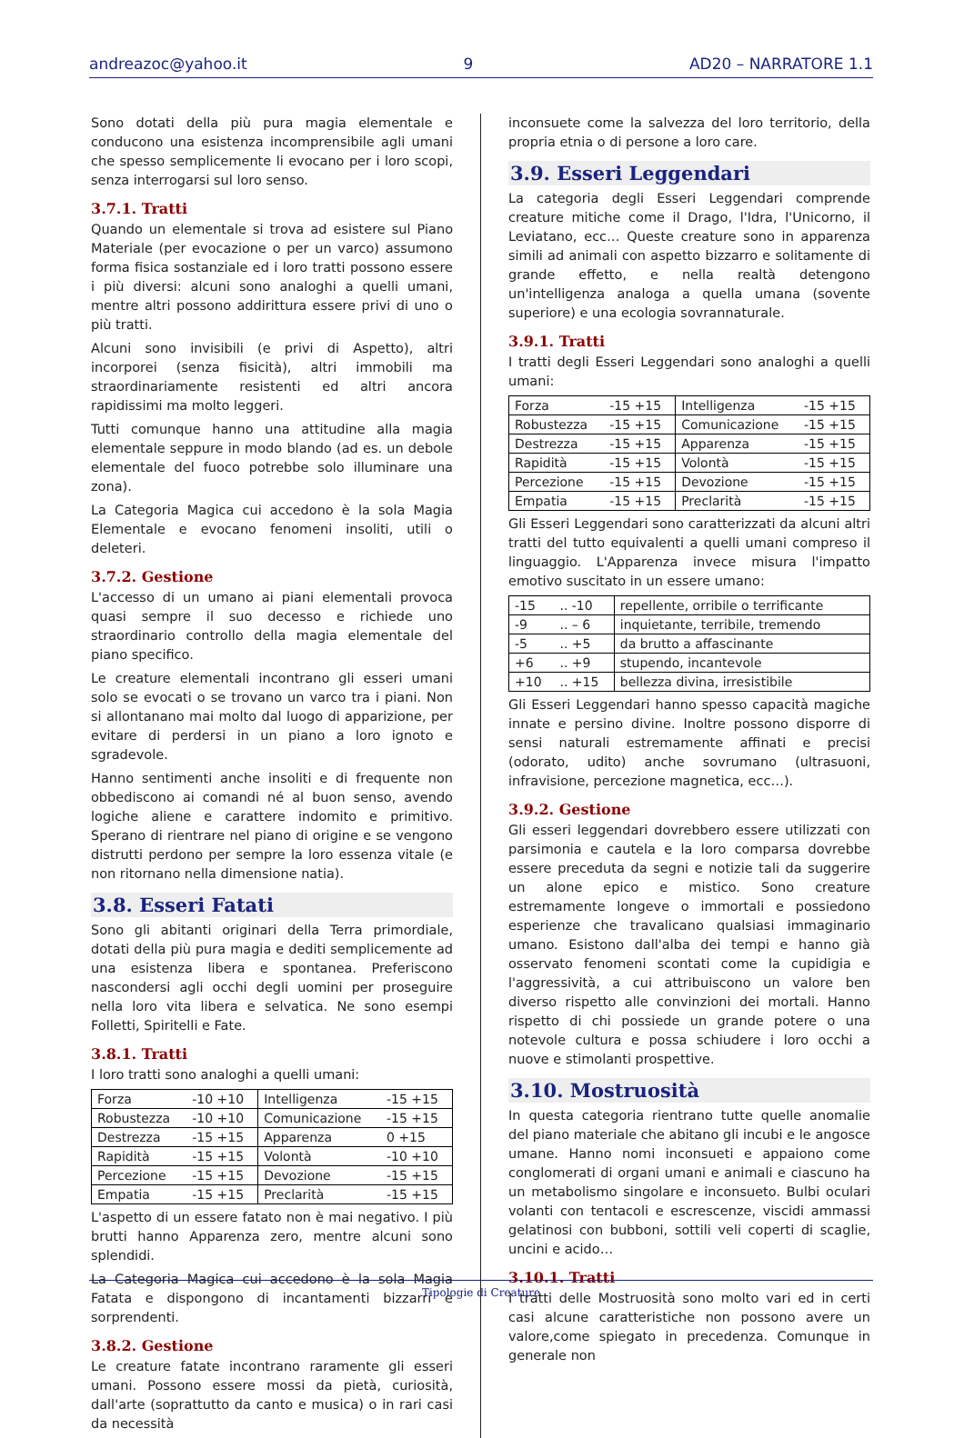andreazoc@yahoo.it 9 AD20 – NARRATORE 1.1
Sono dotati della più pura magia elementale e conducono una esistenza incomprensibile agli umani che spesso semplicemente li evocano per i loro scopi, senza interrogarsi sul loro senso.
3.7.1. Tratti
Quando un elementale si trova ad esistere sul Piano Materiale (per evocazione o per un varco) assumono forma fisica sostanziale ed i loro tratti possono essere i più diversi: alcuni sono analoghi a quelli umani, mentre altri possono addirittura essere privi di uno o più tratti.
Alcuni sono invisibili (e privi di Aspetto), altri incorporei (senza fisicità), altri immobili ma straordinariamente resistenti ed altri ancora rapidissimi ma molto leggeri.
Tutti comunque hanno una attitudine alla magia elementale seppure in modo blando (ad es. un debole elementale del fuoco potrebbe solo illuminare una zona).
La Categoria Magica cui accedono è la sola Magia Elementale e evocano fenomeni insoliti, utili o deleteri.
3.7.2. Gestione
L'accesso di un umano ai piani elementali provoca quasi sempre il suo decesso e richiede uno straordinario controllo della magia elementale del piano specifico.
Le creature elementali incontrano gli esseri umani solo se evocati o se trovano un varco tra i piani. Non si allontanano mai molto dal luogo di apparizione, per evitare di perdersi in un piano a loro ignoto e sgradevole.
Hanno sentimenti anche insoliti e di frequente non obbediscono ai comandi né al buon senso, avendo logiche aliene e carattere indomito e primitivo. Sperano di rientrare nel piano di origine e se vengono distrutti perdono per sempre la loro essenza vitale (e non ritornano nella dimensione natia).
3.8. Esseri Fatati
Sono gli abitanti originari della Terra primordiale, dotati della più pura magia e dediti semplicemente ad una esistenza libera e spontanea. Preferiscono nascondersi agli occhi degli uomini per proseguire nella loro vita libera e selvatica. Ne sono esempi Folletti, Spiritelli e Fate.
3.8.1. Tratti
I loro tratti sono analoghi a quelli umani:
| Forza | -10 +10 | Intelligenza | -15 +15 |
| Robustezza | -10 +10 | Comunicazione | -15 +15 |
| Destrezza | -15 +15 | Apparenza | 0 +15 |
| Rapidità | -15 +15 | Volontà | -10 +10 |
| Percezione | -15 +15 | Devozione | -15 +15 |
| Empatia | -15 +15 | Preclarità | -15 +15 |
L'aspetto di un essere fatato non è mai negativo. I più brutti hanno Apparenza zero, mentre alcuni sono splendidi.
La Categoria Magica cui accedono è la sola Magia Fatata e dispongono di incantamenti bizzarri e sorprendenti.
3.8.2. Gestione
Le creature fatate incontrano raramente gli esseri umani. Possono essere mossi da pietà, curiosità, dall'arte (soprattutto da canto e musica) o in rari casi da necessità
inconsuete come la salvezza del loro territorio, della propria etnia o di persone a loro care.
3.9. Esseri Leggendari
La categoria degli Esseri Leggendari comprende creature mitiche come il Drago, l'Idra, l'Unicorno, il Leviatano, ecc… Queste creature sono in apparenza simili ad animali con aspetto bizzarro e solitamente di grande effetto, e nella realtà detengono un'intelligenza analoga a quella umana (sovente superiore) e una ecologia sovrannaturale.
3.9.1. Tratti
I tratti degli Esseri Leggendari sono analoghi a quelli umani:
| Forza | -15 +15 | Intelligenza | -15 +15 |
| Robustezza | -15 +15 | Comunicazione | -15 +15 |
| Destrezza | -15 +15 | Apparenza | -15 +15 |
| Rapidità | -15 +15 | Volontà | -15 +15 |
| Percezione | -15 +15 | Devozione | -15 +15 |
| Empatia | -15 +15 | Preclarità | -15 +15 |
Gli Esseri Leggendari sono caratterizzati da alcuni altri tratti del tutto equivalenti a quelli umani compreso il linguaggio. L'Apparenza invece misura l'impatto emotivo suscitato in un essere umano:
| -15 | .. -10 | repellente, orribile o terrificante |
| -9 | .. – 6 | inquietante, terribile, tremendo |
| -5 | .. +5 | da brutto a affascinante |
| +6 | .. +9 | stupendo, incantevole |
| +10 | .. +15 | bellezza divina, irresistibile |
Gli Esseri Leggendari hanno spesso capacità magiche innate e persino divine. Inoltre possono disporre di sensi naturali estremamente affinati e precisi (odorato, udito) anche sovrumano (ultrasuoni, infravisione, percezione magnetica, ecc…).
3.9.2. Gestione
Gli esseri leggendari dovrebbero essere utilizzati con parsimonia e cautela e la loro comparsa dovrebbe essere preceduta da segni e notizie tali da suggerire un alone epico e mistico. Sono creature estremamente longeve o immortali e possiedono esperienze che travalicano qualsiasi immaginario umano. Esistono dall'alba dei tempi e hanno già osservato fenomeni scontati come la cupidigia e l'aggressività, a cui attribuiscono un valore ben diverso rispetto alle convinzioni dei mortali. Hanno rispetto di chi possiede un grande potere o una notevole cultura e possa schiudere i loro occhi a nuove e stimolanti prospettive.
3.10. Mostruosità
In questa categoria rientrano tutte quelle anomalie del piano materiale che abitano gli incubi e le angosce umane. Hanno nomi inconsueti e appaiono come conglomerati di organi umani e animali e ciascuno ha un metabolismo singolare e inconsueto. Bulbi oculari volanti con tentacoli e escrescenze, viscidi ammassi gelatinosi con bubboni, sottili veli coperti di scaglie, uncini e acido…
3.10.1. Tratti
I tratti delle Mostruosità sono molto vari ed in certi casi alcune caratteristiche non possono avere un valore,come spiegato in precedenza. Comunque in generale non
Tipologie di Creature